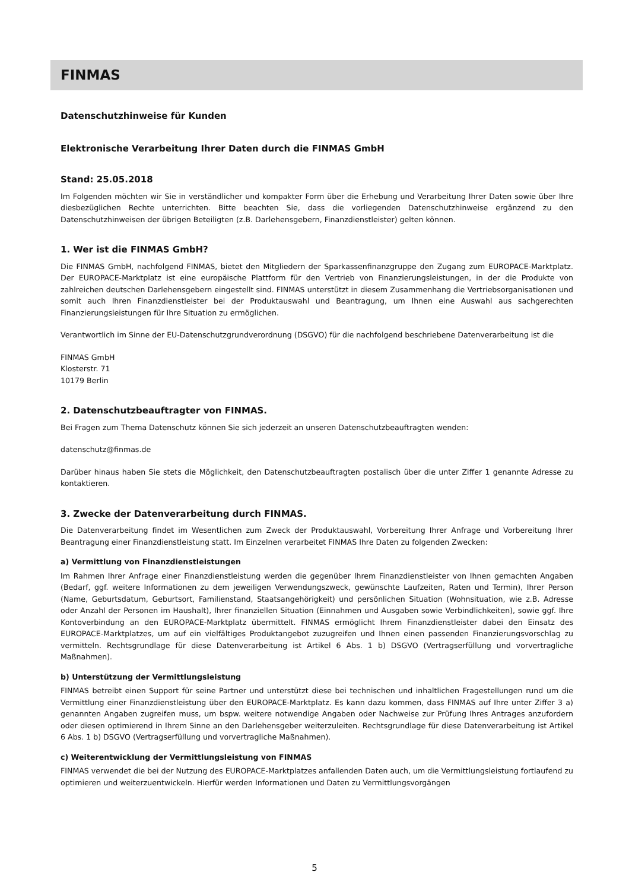FINMAS
Datenschutzhinweise für Kunden
Elektronische Verarbeitung Ihrer Daten durch die FINMAS GmbH
Stand: 25.05.2018
Im Folgenden möchten wir Sie in verständlicher und kompakter Form über die Erhebung und Verarbeitung Ihrer Daten sowie über Ihre diesbezüglichen Rechte unterrichten. Bitte beachten Sie, dass die vorliegenden Datenschutzhinweise ergänzend zu den Datenschutzhinweisen der übrigen Beteiligten (z.B. Darlehensgebern, Finanzdienstleister) gelten können.
1. Wer ist die FINMAS GmbH?
Die FINMAS GmbH, nachfolgend FINMAS, bietet den Mitgliedern der Sparkassenfinanzgruppe den Zugang zum EUROPACE-Marktplatz. Der EUROPACE-Marktplatz ist eine europäische Plattform für den Vertrieb von Finanzierungsleistungen, in der die Produkte von zahlreichen deutschen Darlehensgebern eingestellt sind. FINMAS unterstützt in diesem Zusammenhang die Vertriebsorganisationen und somit auch Ihren Finanzdienstleister bei der Produktauswahl und Beantragung, um Ihnen eine Auswahl aus sachgerechten Finanzierungsleistungen für Ihre Situation zu ermöglichen.
Verantwortlich im Sinne der EU-Datenschutzgrundverordnung (DSGVO) für die nachfolgend beschriebene Datenverarbeitung ist die
FINMAS GmbH
Klosterstr. 71
10179 Berlin
2. Datenschutzbeauftragter von FINMAS.
Bei Fragen zum Thema Datenschutz können Sie sich jederzeit an unseren Datenschutzbeauftragten wenden:
datenschutz@finmas.de
Darüber hinaus haben Sie stets die Möglichkeit, den Datenschutzbeauftragten postalisch über die unter Ziffer 1 genannte Adresse zu kontaktieren.
3. Zwecke der Datenverarbeitung durch FINMAS.
Die Datenverarbeitung findet im Wesentlichen zum Zweck der Produktauswahl, Vorbereitung Ihrer Anfrage und Vorbereitung Ihrer Beantragung einer Finanzdienstleistung statt. Im Einzelnen verarbeitet FINMAS Ihre Daten zu folgenden Zwecken:
a) Vermittlung von Finanzdienstleistungen
Im Rahmen Ihrer Anfrage einer Finanzdienstleistung werden die gegenüber Ihrem Finanzdienstleister von Ihnen gemachten Angaben (Bedarf, ggf. weitere Informationen zu dem jeweiligen Verwendungszweck, gewünschte Laufzeiten, Raten und Termin), Ihrer Person (Name, Geburtsdatum, Geburtsort, Familienstand, Staatsangehörigkeit) und persönlichen Situation (Wohnsituation, wie z.B. Adresse oder Anzahl der Personen im Haushalt), Ihrer finanziellen Situation (Einnahmen und Ausgaben sowie Verbindlichkeiten), sowie ggf. Ihre Kontoverbindung an den EUROPACE-Marktplatz übermittelt. FINMAS ermöglicht Ihrem Finanzdienstleister dabei den Einsatz des EUROPACE-Marktplatzes, um auf ein vielfältiges Produktangebot zuzugreifen und Ihnen einen passenden Finanzierungsvorschlag zu vermitteln. Rechtsgrundlage für diese Datenverarbeitung ist Artikel 6 Abs. 1 b) DSGVO (Vertragserfüllung und vorvertragliche Maßnahmen).
b) Unterstützung der Vermittlungsleistung
FINMAS betreibt einen Support für seine Partner und unterstützt diese bei technischen und inhaltlichen Fragestellungen rund um die Vermittlung einer Finanzdienstleistung über den EUROPACE-Marktplatz. Es kann dazu kommen, dass FINMAS auf Ihre unter Ziffer 3 a) genannten Angaben zugreifen muss, um bspw. weitere notwendige Angaben oder Nachweise zur Prüfung Ihres Antrages anzufordern oder diesen optimierend in Ihrem Sinne an den Darlehensgeber weiterzuleiten. Rechtsgrundlage für diese Datenverarbeitung ist Artikel 6 Abs. 1 b) DSGVO (Vertragserfüllung und vorvertragliche Maßnahmen).
c) Weiterentwicklung der Vermittlungsleistung von FINMAS
FINMAS verwendet die bei der Nutzung des EUROPACE-Marktplatzes anfallenden Daten auch, um die Vermittlungsleistung fortlaufend zu optimieren und weiterzuentwickeln. Hierfür werden Informationen und Daten zu Vermittlungsvorgängen
5